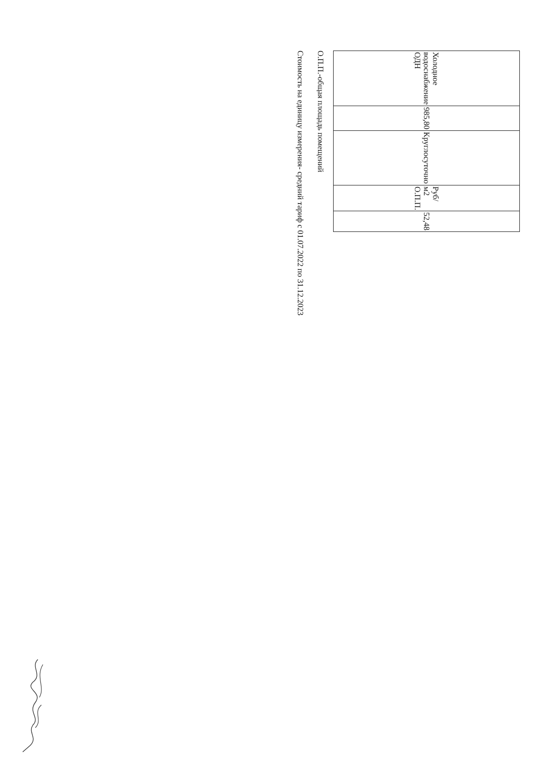| Холодное водоснабжение ОДН | 985,80 | Круглосуточно | Руб/м2 О.П.П. | 52,48 |
О.П.П.-общая площадь помещений
Стоимость на единицу измерения- средний тариф с 01.07.2022 по 31.12.2023